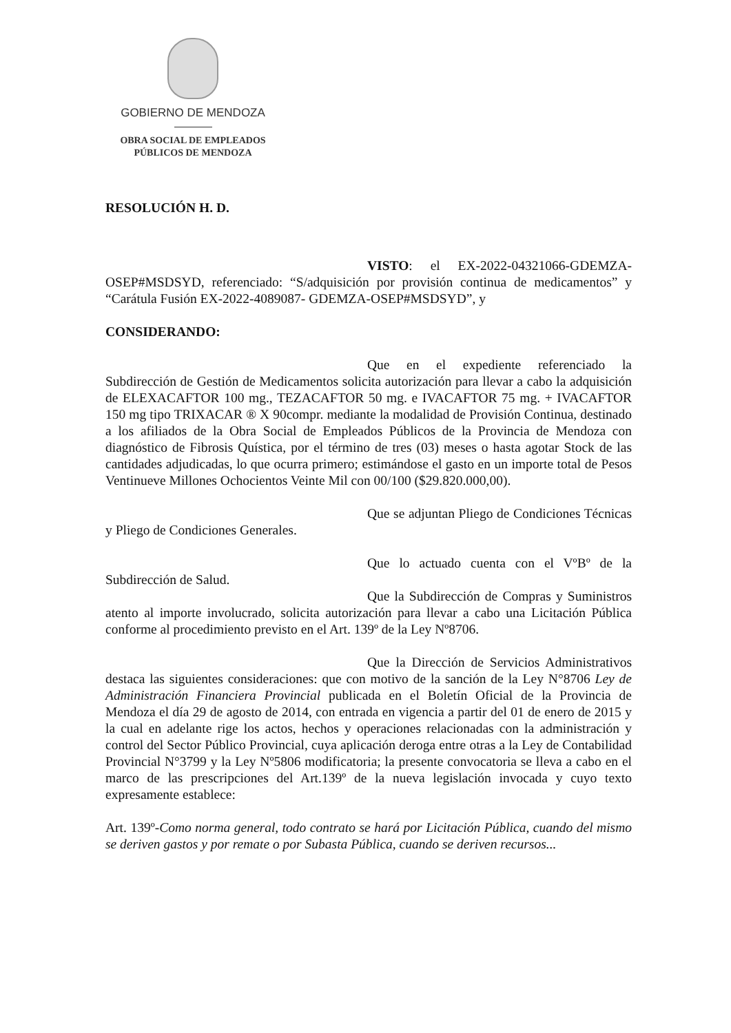GOBIERNO DE MENDOZA
OBRA SOCIAL DE EMPLEADOS
PÚBLICOS DE MENDOZA
RESOLUCIÓN H. D.
VISTO: el EX-2022-04321066-GDEMZA-OSEP#MSDSYD, referenciado: “S/adquisición por provisión continua de medicamentos” y “Carátula Fusión EX-2022-4089087- GDEMZA-OSEP#MSDSYD”, y
CONSIDERANDO:
Que en el expediente referenciado la Subdirección de Gestión de Medicamentos solicita autorización para llevar a cabo la adquisición de ELEXACAFTOR 100 mg., TEZACAFTOR 50 mg. e IVACAFTOR 75 mg. + IVACAFTOR 150 mg tipo TRIXACAR ® X 90compr. mediante la modalidad de Provisión Continua, destinado a los afiliados de la Obra Social de Empleados Públicos de la Provincia de Mendoza con diagnóstico de Fibrosis Quística, por el término de tres (03) meses o hasta agotar Stock de las cantidades adjudicadas, lo que ocurra primero; estimándose el gasto en un importe total de Pesos Ventinueve Millones Ochocientos Veinte Mil con 00/100 ($29.820.000,00).
Que se adjuntan Pliego de Condiciones Técnicas y Pliego de Condiciones Generales.
Que lo actuado cuenta con el VºBº de la Subdirección de Salud.
Que la Subdirección de Compras y Suministros atento al importe involucrado, solicita autorización para llevar a cabo una Licitación Pública conforme al procedimiento previsto en el Art. 139º de la Ley Nº8706.
Que la Dirección de Servicios Administrativos destaca las siguientes consideraciones: que con motivo de la sanción de la Ley N°8706 Ley de Administración Financiera Provincial publicada en el Boletín Oficial de la Provincia de Mendoza el día 29 de agosto de 2014, con entrada en vigencia a partir del 01 de enero de 2015 y la cual en adelante rige los actos, hechos y operaciones relacionadas con la administración y control del Sector Público Provincial, cuya aplicación deroga entre otras a la Ley de Contabilidad Provincial N°3799 y la Ley Nº5806 modificatoria; la presente convocatoria se lleva a cabo en el marco de las prescripciones del Art.139º de la nueva legislación invocada y cuyo texto expresamente establece:
Art. 139º-Como norma general, todo contrato se hará por Licitación Pública, cuando del mismo se deriven gastos y por remate o por Subasta Pública, cuando se deriven recursos...